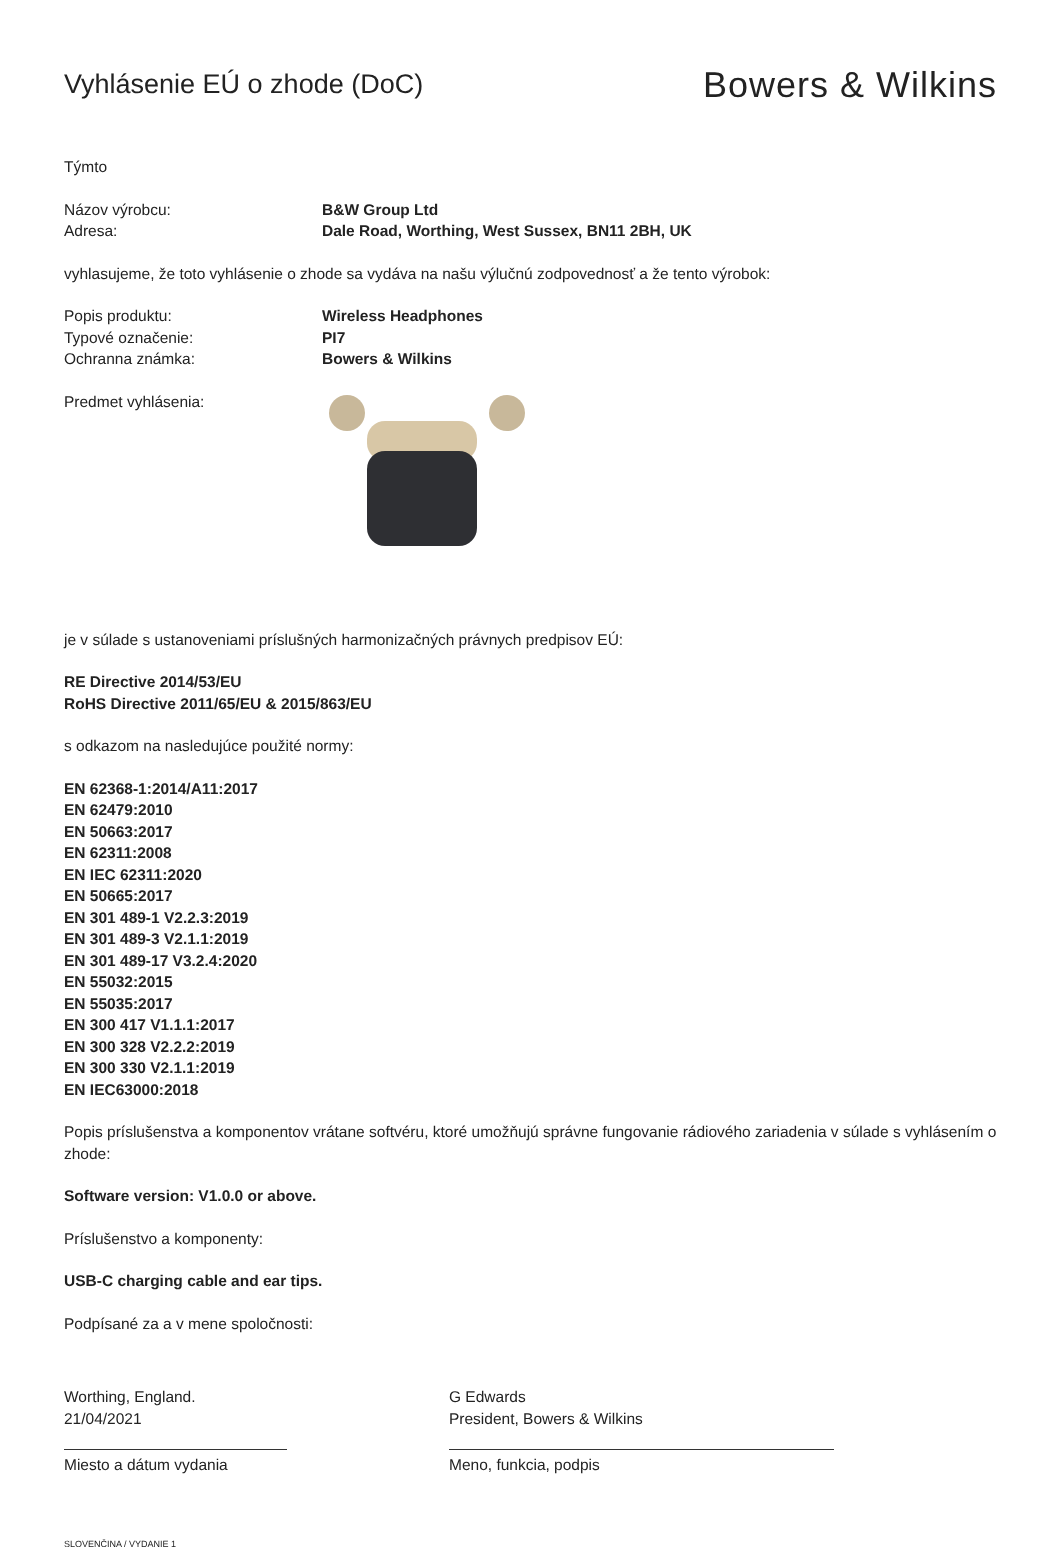Vyhlásenie EÚ o zhode (DoC)
Bowers & Wilkins
Týmto
Názov výrobcu: B&W Group Ltd
Adresa: Dale Road, Worthing, West Sussex, BN11 2BH, UK
vyhlasujeme, že toto vyhlásenie o zhode sa vydáva na našu výlučnú zodpovednosť a že tento výrobok:
Popis produktu: Wireless Headphones
Typové označenie: PI7
Ochranna známka: Bowers & Wilkins
Predmet vyhlásenia:
je v súlade s ustanoveniami príslušných harmonizačných právnych predpisov EÚ:
RE Directive 2014/53/EU
RoHS Directive 2011/65/EU & 2015/863/EU
s odkazom na nasledujúce použité normy:
EN 62368-1:2014/A11:2017
EN 62479:2010
EN 50663:2017
EN 62311:2008
EN IEC 62311:2020
EN 50665:2017
EN 301 489-1 V2.2.3:2019
EN 301 489-3 V2.1.1:2019
EN 301 489-17 V3.2.4:2020
EN 55032:2015
EN 55035:2017
EN 300 417 V1.1.1:2017
EN 300 328 V2.2.2:2019
EN 300 330 V2.1.1:2019
EN IEC63000:2018
Popis príslušenstva a komponentov vrátane softvéru, ktoré umožňujú správne fungovanie rádiového zariadenia v súlade s vyhlásením o zhode:
Software version: V1.0.0 or above.
Príslušenstvo a komponenty:
USB-C charging cable and ear tips.
Podpísané za a v mene spoločnosti:
Worthing, England.
21/04/2021
Miesto a dátum vydania
G Edwards
President, Bowers & Wilkins
Meno, funkcia, podpis
SLOVENČINA / VYDANIE 1